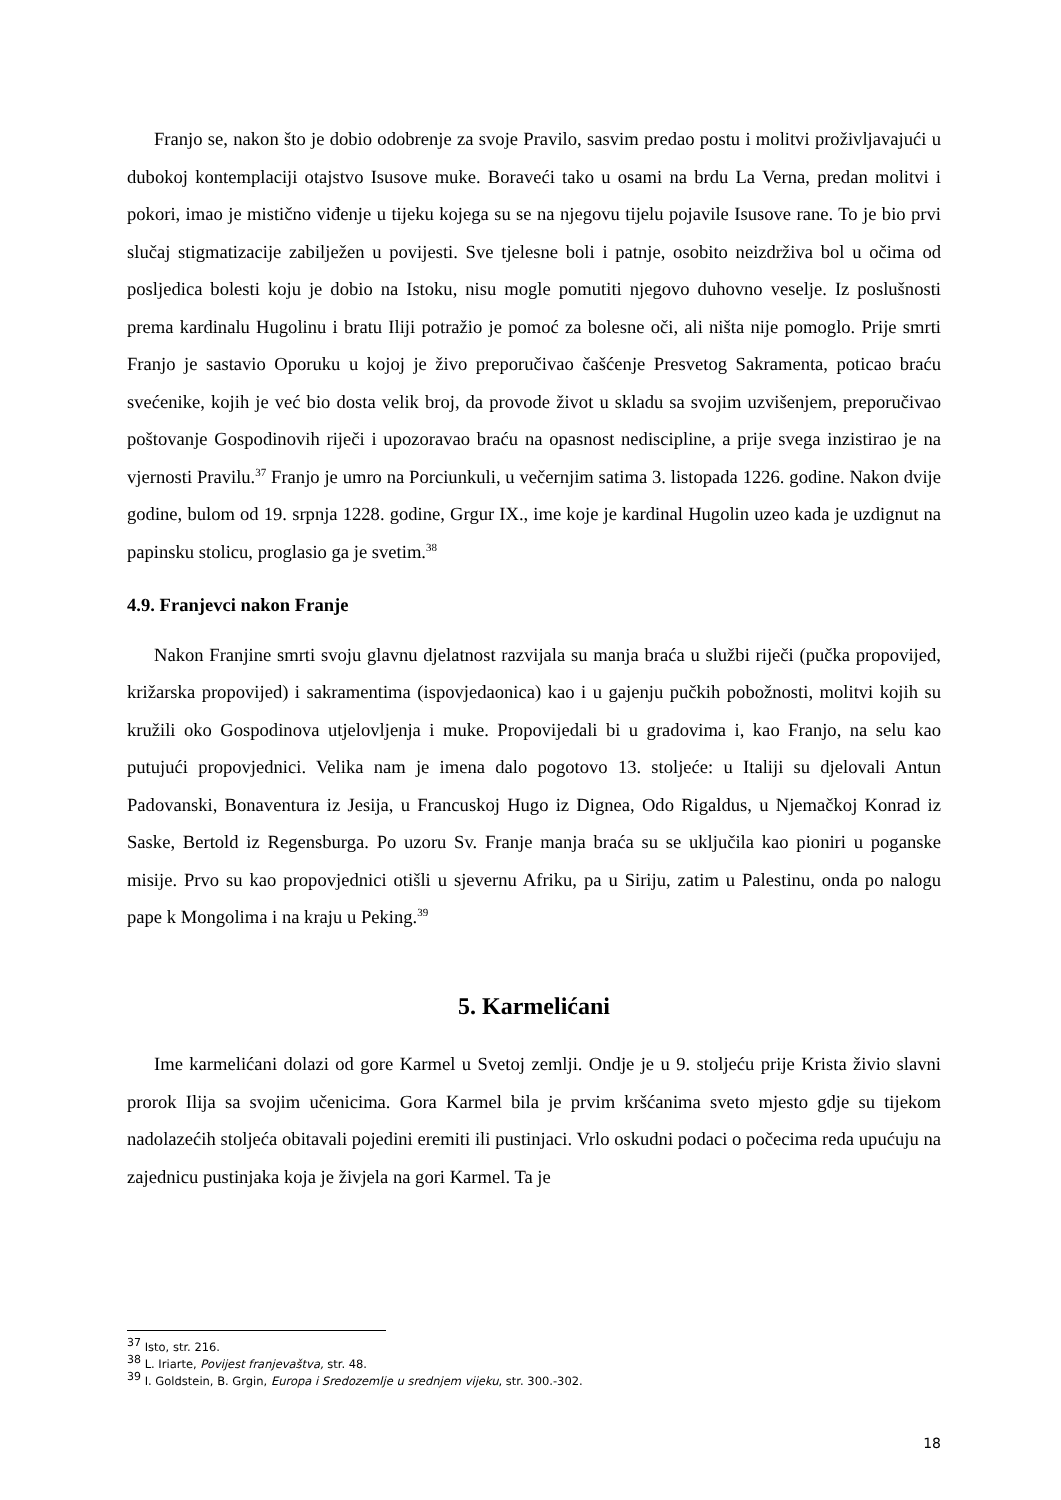Franjo se, nakon što je dobio odobrenje za svoje Pravilo, sasvim predao postu i molitvi proživljavajući u dubokoj kontemplaciji otajstvo Isusove muke. Boraveći tako u osami na brdu La Verna, predan molitvi i pokori, imao je mistično viđenje u tijeku kojega su se na njegovu tijelu pojavile Isusove rane. To je bio prvi slučaj stigmatizacije zabilježen u povijesti. Sve tjelesne boli i patnje, osobito neizdrživa bol u očima od posljedica bolesti koju je dobio na Istoku, nisu mogle pomutiti njegovo duhovno veselje. Iz poslušnosti prema kardinalu Hugolinu i bratu Iliji potražio je pomoć za bolesne oči, ali ništa nije pomoglo. Prije smrti Franjo je sastavio Oporuku u kojoj je živo preporučivao čašćenje Presvetog Sakramenta, poticao braću svećenike, kojih je već bio dosta velik broj, da provode život u skladu sa svojim uzvišenjem, preporučivao poštovanje Gospodinovih riječi i upozoravao braću na opasnost nediscipline, a prije svega inzistirao je na vjernosti Pravilu.<sup>37</sup> Franjo je umro na Porciunkuli, u večernjim satima 3. listopada 1226. godine. Nakon dvije godine, bulom od 19. srpnja 1228. godine, Grgur IX., ime koje je kardinal Hugolin uzeo kada je uzdignut na papinsku stolicu, proglasio ga je svetim.<sup>38</sup>
4.9. Franjevci nakon Franje
Nakon Franjine smrti svoju glavnu djelatnost razvijala su manja braća u službi riječi (pučka propovijed, križarska propovijed) i sakramentima (ispovjedaonica) kao i u gajenju pučkih pobožnosti, molitvi kojih su kružili oko Gospodinova utjelovljenja i muke. Propovijedali bi u gradovima i, kao Franjo, na selu kao putujući propovjednici. Velika nam je imena dalo pogotovo 13. stoljeće: u Italiji su djelovali Antun Padovanski, Bonaventura iz Jesija, u Francuskoj Hugo iz Dignea, Odo Rigaldus, u Njemačkoj Konrad iz Saske, Bertold iz Regensburga. Po uzoru Sv. Franje manja braća su se uključila kao pioniri u poganske misije. Prvo su kao propovjednici otišli u sjevernu Afriku, pa u Siriju, zatim u Palestinu, onda po nalogu pape k Mongolima i na kraju u Peking.<sup>39</sup>
5. Karmelićani
Ime karmelićani dolazi od gore Karmel u Svetoj zemlji. Ondje je u 9. stoljeću prije Krista živio slavni prorok Ilija sa svojim učenicima. Gora Karmel bila je prvim kršćanima sveto mjesto gdje su tijekom nadolazećih stoljeća obitavali pojedini eremiti ili pustinjaci. Vrlo oskudni podaci o počecima reda upućuju na zajednicu pustinjaka koja je živjela na gori Karmel. Ta je
<sup>37</sup> Isto, str. 216.
<sup>38</sup> L. Iriarte, Povijest franjevaštva, str. 48.
<sup>39</sup> I. Goldstein, B. Grgin, Europa i Sredozemlje u srednjem vijeku, str. 300.-302.
18